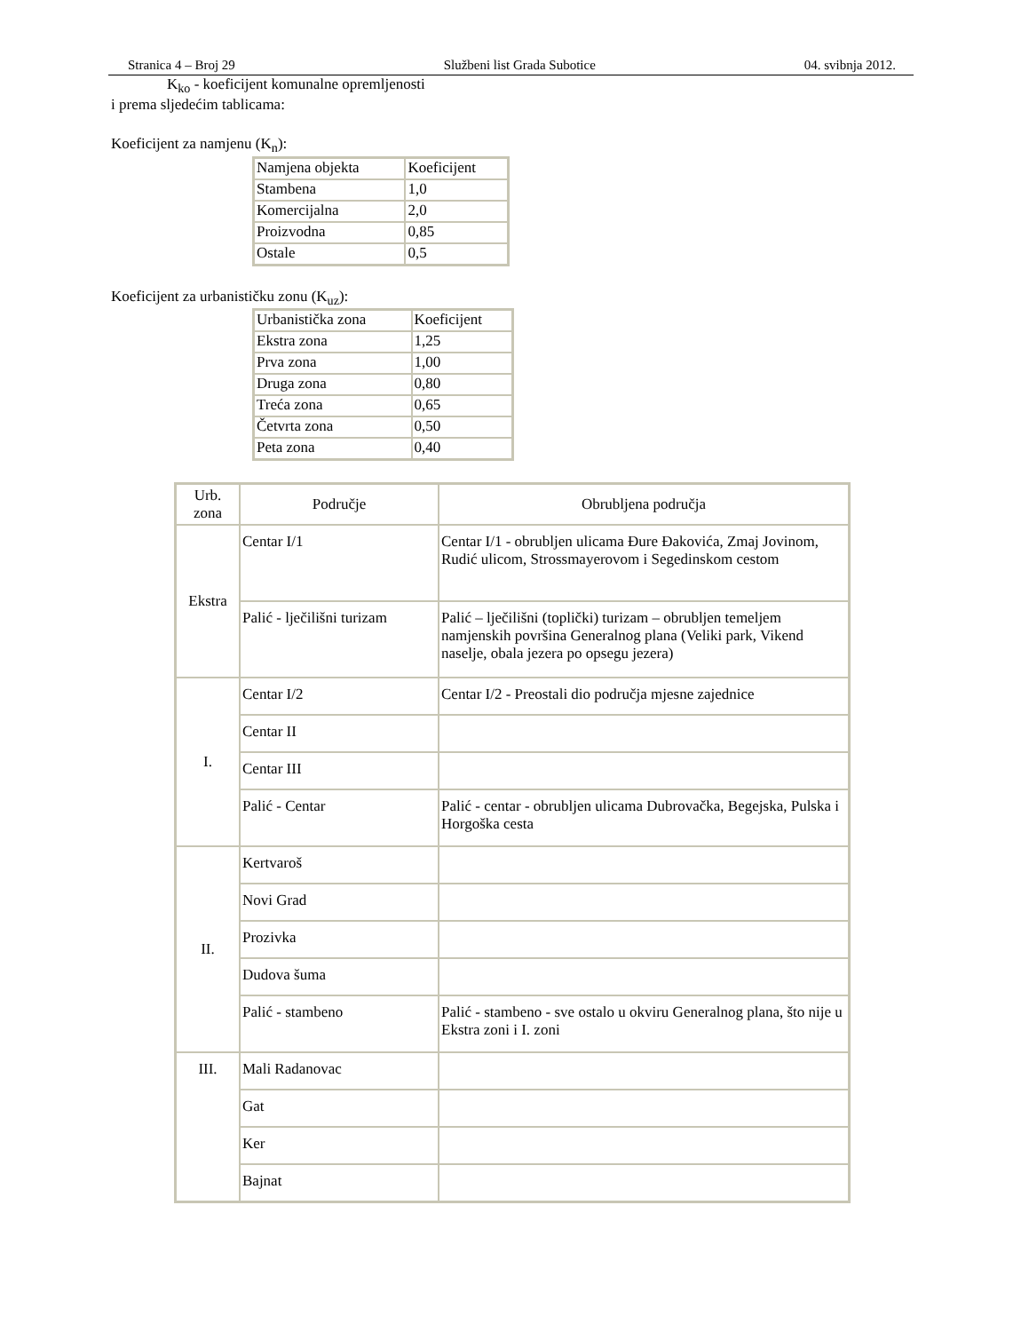Stranica 4 – Broj 29 Službeni list Grada Subotice 04. svibnja 2012.
K<sub>ko</sub> - koeficijent komunalne opremljenosti
i prema sljedećim tablicama:
Koeficijent za namjenu (K<sub>n</sub>):
| Namjena objekta | Koeficijent |
| Stambena | 1,0 |
| Komercijalna | 2,0 |
| Proizvodna | 0,85 |
| Ostale | 0,5 |
Koeficijent za urbanističku zonu (K<sub>uz</sub>):
| Urbanistička zona | Koeficijent |
| Ekstra zona | 1,25 |
| Prva zona | 1,00 |
| Druga zona | 0,80 |
| Treća zona | 0,65 |
| Četvrta zona | 0,50 |
| Peta zona | 0,40 |
| Urb. zona | Područje | Obrubljena područja |
| --- | --- | --- |
| Ekstra | Centar I/1 | Centar I/1 - obrubljen ulicama Đure Đakovića, Zmaj Jovinom, Rudić ulicom, Strossmayerovom i Segedinskom cestom |
| | Palić - lječilišni turizam | Palić – lječilišni (toplički) turizam – obrubljen temeljem namjenskih površina Generalnog plana (Veliki park, Vikend naselje, obala jezera po opsegu jezera) |
| I. | Centar I/2 | Centar I/2 - Preostali dio područja mjesne zajednice |
| | Centar II | |
| | Centar III | |
| | Palić - Centar | Palić - centar - obrubljen ulicama Dubrovačka, Begejska, Pulska i Horgoška cesta |
| II. | Kertvaroš | |
| | Novi Grad | |
| | Prozivka | |
| | Dudova šuma | |
| | Palić - stambeno | Palić - stambeno - sve ostalo u okviru Generalnog plana, što nije u Ekstra zoni i I. zoni |
| III. | Mali Radanovac | |
| | Gat | |
| | Ker | |
| | Bajnat | |